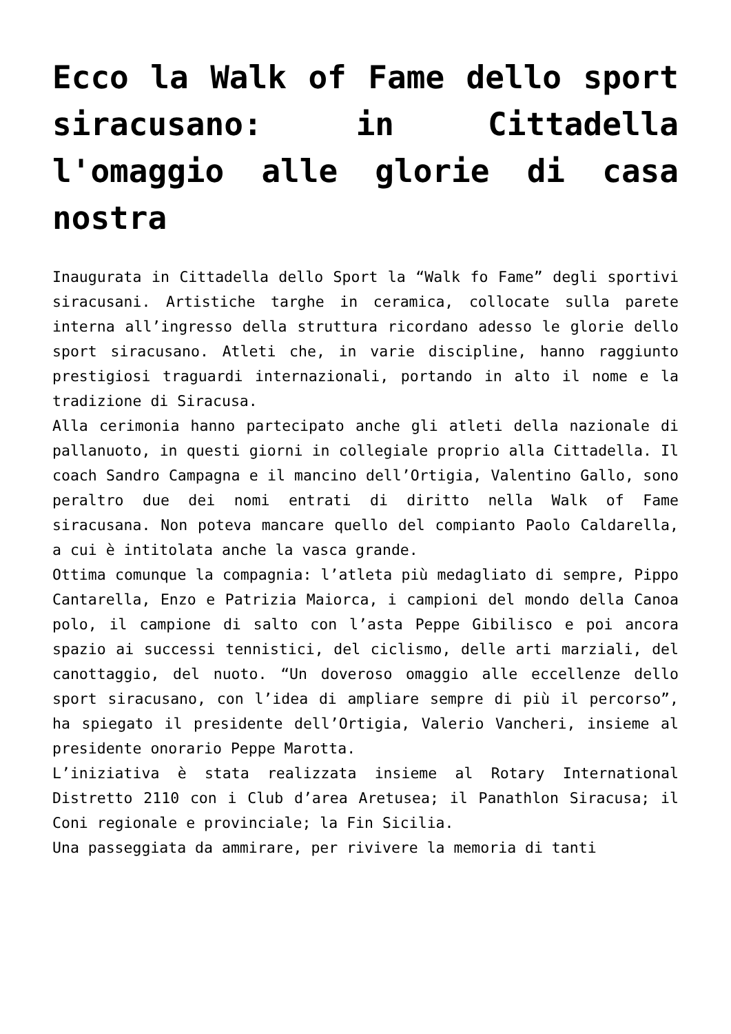Ecco la Walk of Fame dello sport siracusano: in Cittadella l'omaggio alle glorie di casa nostra
Inaugurata in Cittadella dello Sport la “Walk fo Fame” degli sportivi siracusani. Artistiche targhe in ceramica, collocate sulla parete interna all’ingresso della struttura ricordano adesso le glorie dello sport siracusano. Atleti che, in varie discipline, hanno raggiunto prestigiosi traguardi internazionali, portando in alto il nome e la tradizione di Siracusa.
Alla cerimonia hanno partecipato anche gli atleti della nazionale di pallanuoto, in questi giorni in collegiale proprio alla Cittadella. Il coach Sandro Campagna e il mancino dell’Ortigia, Valentino Gallo, sono peraltro due dei nomi entrati di diritto nella Walk of Fame siracusana. Non poteva mancare quello del compianto Paolo Caldarella, a cui è intitolata anche la vasca grande.
Ottima comunque la compagnia: l’atleta più medagliato di sempre, Pippo Cantarella, Enzo e Patrizia Maiorca, i campioni del mondo della Canoa polo, il campione di salto con l’asta Peppe Gibilisco e poi ancora spazio ai successi tennistici, del ciclismo, delle arti marziali, del canottaggio, del nuoto. “Un doveroso omaggio alle eccellenze dello sport siracusano, con l’idea di ampliare sempre di più il percorso”, ha spiegato il presidente dell’Ortigia, Valerio Vancheri, insieme al presidente onorario Peppe Marotta.
L’iniziativa è stata realizzata insieme al Rotary International Distretto 2110 con i Club d’area Aretusea; il Panathlon Siracusa; il Coni regionale e provinciale; la Fin Sicilia.
Una passeggiata da ammirare, per rivivere la memoria di tanti